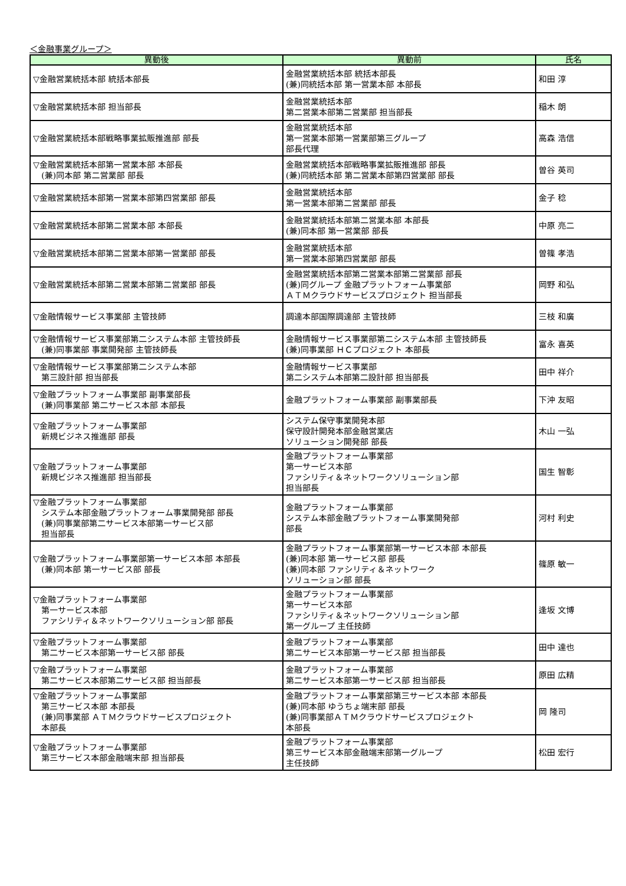＜金融事業グループ＞
| 異動後 | 異動前 | 氏名 |
| --- | --- | --- |
| ▽金融営業統括本部 統括本部長 | 金融営業統括本部 統括本部長 (兼)同統括本部 第一営業本部 本部長 | 和田 淳 |
| ▽金融営業統括本部 担当部長 | 金融営業統括本部 第二営業本部第二営業部 担当部長 | 稲木 朗 |
| ▽金融営業統括本部戦略事業拡販推進部 部長 | 金融営業統括本部 第一営業本部第一営業部第三グループ 部長代理 | 高森 浩信 |
| ▽金融営業統括本部第一営業本部 本部長 (兼)同本部 第二営業部 部長 | 金融営業統括本部戦略事業拡販推進部 部長 (兼)同統括本部 第二営業本部第四営業部 部長 | 曽谷 英司 |
| ▽金融営業統括本部第一営業本部第四営業部 部長 | 金融営業統括本部 第一営業本部第二営業部 部長 | 金子 稔 |
| ▽金融営業統括本部第二営業本部 本部長 | 金融営業統括本部第二営業本部 本部長 (兼)同本部 第一営業部 部長 | 中原 亮二 |
| ▽金融営業統括本部第二営業本部第一営業部 部長 | 金融営業統括本部 第一営業本部第四営業部 部長 | 曽篠 孝浩 |
| ▽金融営業統括本部第二営業本部第二営業部 部長 | 金融営業統括本部第二営業本部第二営業部 部長 (兼)同グループ 金融プラットフォーム事業部 ＡＴＭクラウドサービスプロジェクト 担当部長 | 岡野 和弘 |
| ▽金融情報サービス事業部 主管技師 | 調達本部国際調達部 主管技師 | 三枝 和廣 |
| ▽金融情報サービス事業部第二システム本部 主管技師長 (兼)同事業部 事業開発部 主管技師長 | 金融情報サービス事業部第二システム本部 主管技師長 (兼)同事業部 ＨＣプロジェクト 本部長 | 富永 喜英 |
| ▽金融情報サービス事業部第二システム本部 第三設計部 担当部長 | 金融情報サービス事業部 第二システム本部第二設計部 担当部長 | 田中 祥介 |
| ▽金融プラットフォーム事業部 副事業部長 (兼)同事業部 第二サービス本部 本部長 | 金融プラットフォーム事業部 副事業部長 | 下沖 友昭 |
| ▽金融プラットフォーム事業部 新規ビジネス推進部 部長 | システム保守事業開発本部 保守設計開発本部金融営業店 ソリューション開発部 部長 | 木山 一弘 |
| ▽金融プラットフォーム事業部 新規ビジネス推進部 担当部長 | 金融プラットフォーム事業部 第一サービス本部 ファシリティ＆ネットワークソリューション部 担当部長 | 国生 智彰 |
| ▽金融プラットフォーム事業部 システム本部金融プラットフォーム事業開発部 部長 (兼)同事業部第二サービス本部第一サービス部 担当部長 | 金融プラットフォーム事業部 システム本部金融プラットフォーム事業開発部 部長 | 河村 利史 |
| ▽金融プラットフォーム事業部第一サービス本部 本部長 (兼)同本部 第一サービス部 部長 | 金融プラットフォーム事業部第一サービス本部 本部長 (兼)同本部 第一サービス部 部長 (兼)同本部 ファシリティ＆ネットワーク ソリューション部 部長 | 篠原 敏一 |
| ▽金融プラットフォーム事業部 第一サービス本部 ファシリティ＆ネットワークソリューション部 部長 | 金融プラットフォーム事業部 第一サービス本部 ファシリティ＆ネットワークソリューション部 第一グループ 主任技師 | 逢坂 文博 |
| ▽金融プラットフォーム事業部 第二サービス本部第一サービス部 部長 | 金融プラットフォーム事業部 第二サービス本部第一サービス部 担当部長 | 田中 達也 |
| ▽金融プラットフォーム事業部 第二サービス本部第二サービス部 担当部長 | 金融プラットフォーム事業部 第二サービス本部第一サービス部 担当部長 | 原田 広精 |
| ▽金融プラットフォーム事業部 第三サービス本部 本部長 (兼)同事業部 ＡＴＭクラウドサービスプロジェクト 本部長 | 金融プラットフォーム事業部第三サービス本部 本部長 (兼)同本部 ゆうちょ端末部 部長 (兼)同事業部ＡＴＭクラウドサービスプロジェクト 本部長 | 岡 隆司 |
| ▽金融プラットフォーム事業部 第三サービス本部金融端末部 担当部長 | 金融プラットフォーム事業部 第三サービス本部金融端末部第一グループ 主任技師 | 松田 宏行 |